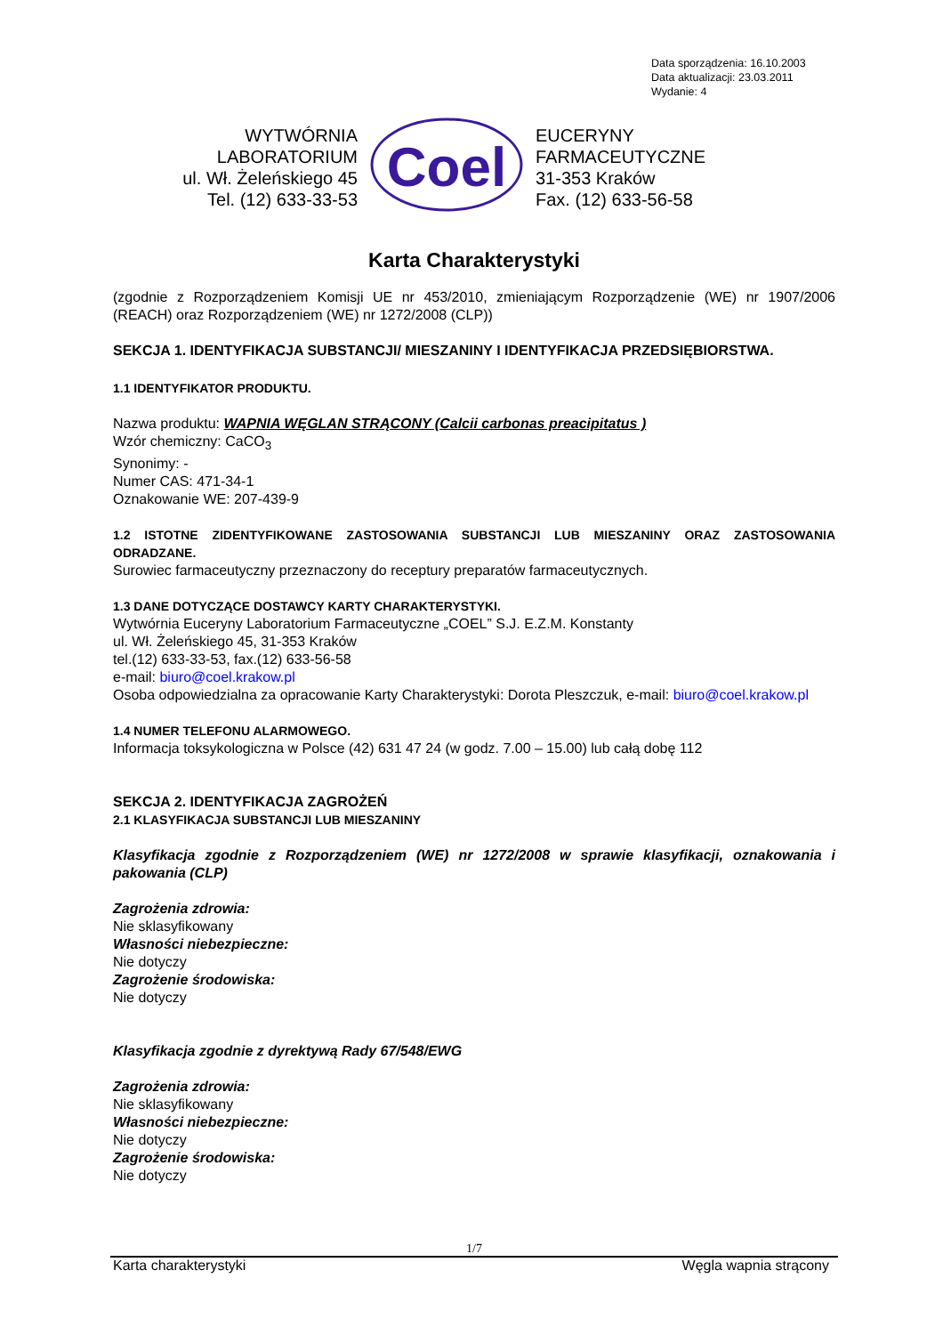Data sporządzenia: 16.10.2003
Data aktualizacji: 23.03.2011
Wydanie: 4
WYTWÓRNIA
LABORATORIUM
ul. Wł. Żeleńskiego 45
Tel. (12) 633-33-53
Coel
EUCERYNY
FARMACEUTYCZNE
31-353 Kraków
Fax. (12) 633-56-58
Karta Charakterystyki
(zgodnie z Rozporządzeniem Komisji UE nr 453/2010, zmieniającym Rozporządzenie (WE) nr 1907/2006 (REACH) oraz Rozporządzeniem (WE) nr 1272/2008 (CLP))
SEKCJA 1. IDENTYFIKACJA SUBSTANCJI/ MIESZANINY I IDENTYFIKACJA PRZEDSIĘBIORSTWA.
1.1 IDENTYFIKATOR PRODUKTU.
Nazwa produktu: WAPNIA WĘGLAN STRĄCONY (Calcii carbonas preacipitatus )
Wzór chemiczny: CaCO<sub>3</sub>
Synonimy: -
Numer CAS: 471-34-1
Oznakowanie WE: 207-439-9
1.2 ISTOTNE ZIDENTYFIKOWANE ZASTOSOWANIA SUBSTANCJI LUB MIESZANINY ORAZ ZASTOSOWANIA ODRADZANE.
Surowiec farmaceutyczny przeznaczony do receptury preparatów farmaceutycznych.
1.3 DANE DOTYCZĄCE DOSTAWCY KARTY CHARAKTERYSTYKI.
Wytwórnia Euceryny Laboratorium Farmaceutyczne „COEL” S.J. E.Z.M. Konstanty
ul. Wł. Żeleńskiego 45, 31-353 Kraków
tel.(12) 633-33-53, fax.(12) 633-56-58
e-mail: biuro@coel.krakow.pl
Osoba odpowiedzialna za opracowanie Karty Charakterystyki: Dorota Pleszczuk, e-mail: biuro@coel.krakow.pl
1.4 NUMER TELEFONU ALARMOWEGO.
Informacja toksykologiczna w Polsce (42) 631 47 24 (w godz. 7.00 – 15.00) lub całą dobę 112
SEKCJA 2. IDENTYFIKACJA ZAGROŻEŃ
2.1 KLASYFIKACJA SUBSTANCJI LUB MIESZANINY
Klasyfikacja zgodnie z Rozporządzeniem (WE) nr 1272/2008 w sprawie klasyfikacji, oznakowania i pakowania (CLP)
Zagrożenia zdrowia:
Nie sklasyfikowany
Własności niebezpieczne:
Nie dotyczy
Zagrożenie środowiska:
Nie dotyczy
Klasyfikacja zgodnie z dyrektywą Rady 67/548/EWG
Zagrożenia zdrowia:
Nie sklasyfikowany
Własności niebezpieczne:
Nie dotyczy
Zagrożenie środowiska:
Nie dotyczy
1/7
Karta charakterystyki Węgla wapnia strącony